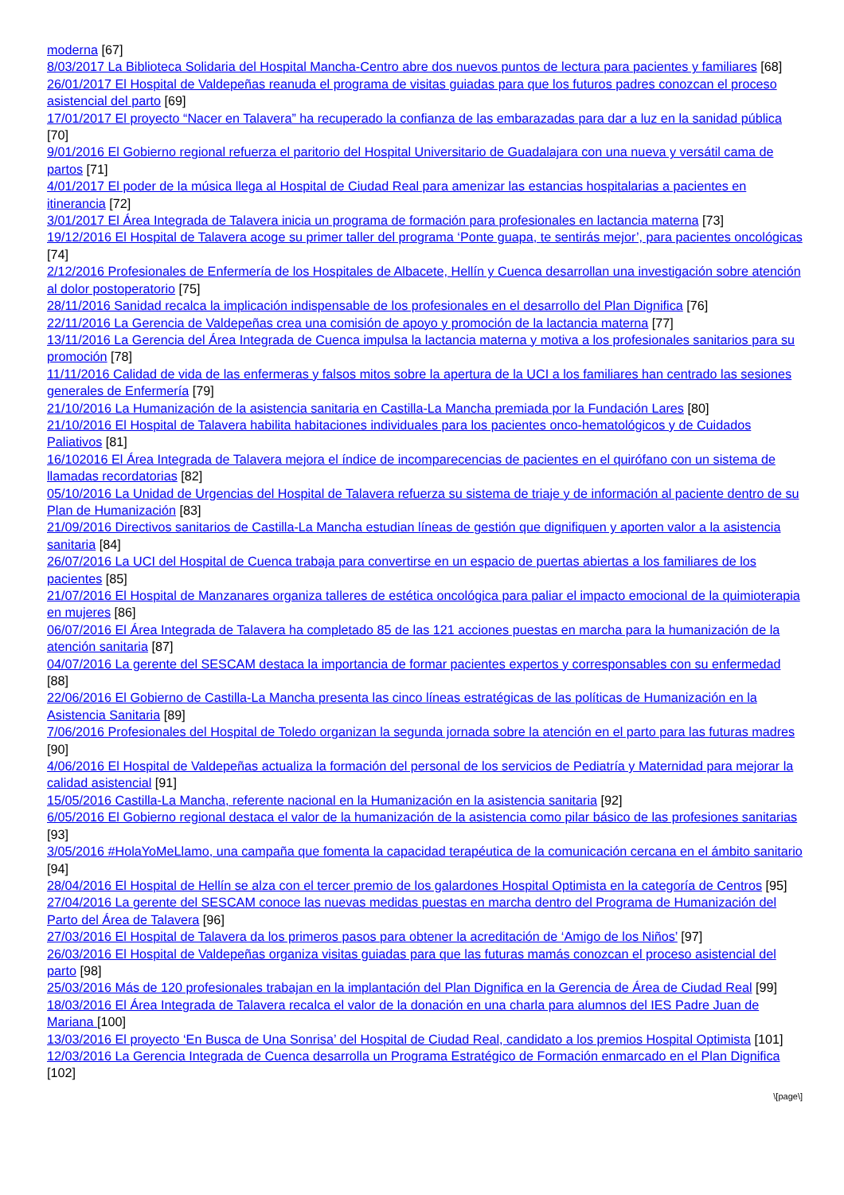moderna [67]
8/03/2017 La Biblioteca Solidaria del Hospital Mancha-Centro abre dos nuevos puntos de lectura para pacientes y familiares [68]
26/01/2017 El Hospital de Valdepeñas reanuda el programa de visitas guiadas para que los futuros padres conozcan el proceso asistencial del parto [69]
17/01/2017 El proyecto “Nacer en Talavera” ha recuperado la confianza de las embarazadas para dar a luz en la sanidad pública [70]
9/01/2016 El Gobierno regional refuerza el paritorio del Hospital Universitario de Guadalajara con una nueva y versátil cama de partos [71]
4/01/2017 El poder de la música llega al Hospital de Ciudad Real para amenizar las estancias hospitalarias a pacientes en itinerancia [72]
3/01/2017 El Área Integrada de Talavera inicia un programa de formación para profesionales en lactancia materna [73]
19/12/2016 El Hospital de Talavera acoge su primer taller del programa ‘Ponte guapa, te sentirás mejor’, para pacientes oncológicas [74]
2/12/2016 Profesionales de Enfermería de los Hospitales de Albacete, Hellín y Cuenca desarrollan una investigación sobre atención al dolor postoperatorio [75]
28/11/2016 Sanidad recalca la implicación indispensable de los profesionales en el desarrollo del Plan Dignifica [76]
22/11/2016 La Gerencia de Valdepeñas crea una comisión de apoyo y promoción de la lactancia materna [77]
13/11/2016 La Gerencia del Área Integrada de Cuenca impulsa la lactancia materna y motiva a los profesionales sanitarios para su promoción [78]
11/11/2016 Calidad de vida de las enfermeras y falsos mitos sobre la apertura de la UCI a los familiares han centrado las sesiones generales de Enfermería [79]
21/10/2016 La Humanización de la asistencia sanitaria en Castilla-La Mancha premiada por la Fundación Lares [80]
21/10/2016 El Hospital de Talavera habilita habitaciones individuales para los pacientes onco-hematológicos y de Cuidados Paliativos [81]
16/102016 El Área Integrada de Talavera mejora el índice de incomparecencias de pacientes en el quirófano con un sistema de llamadas recordatorias [82]
05/10/2016 La Unidad de Urgencias del Hospital de Talavera refuerza su sistema de triaje y de información al paciente dentro de su Plan de Humanización [83]
21/09/2016 Directivos sanitarios de Castilla-La Mancha estudian líneas de gestión que dignifiquen y aporten valor a la asistencia sanitaria [84]
26/07/2016 La UCI del Hospital de Cuenca trabaja para convertirse en un espacio de puertas abiertas a los familiares de los pacientes [85]
21/07/2016 El Hospital de Manzanares organiza talleres de estética oncológica para paliar el impacto emocional de la quimioterapia en mujeres [86]
06/07/2016 El Área Integrada de Talavera ha completado 85 de las 121 acciones puestas en marcha para la humanización de la atención sanitaria [87]
04/07/2016 La gerente del SESCAM destaca la importancia de formar pacientes expertos y corresponsables con su enfermedad [88]
22/06/2016 El Gobierno de Castilla-La Mancha presenta las cinco líneas estratégicas de las políticas de Humanización en la Asistencia Sanitaria [89]
7/06/2016 Profesionales del Hospital de Toledo organizan la segunda jornada sobre la atención en el parto para las futuras madres [90]
4/06/2016 El Hospital de Valdepeñas actualiza la formación del personal de los servicios de Pediatría y Maternidad para mejorar la calidad asistencial [91]
15/05/2016 Castilla-La Mancha, referente nacional en la Humanización en la asistencia sanitaria [92]
6/05/2016 El Gobierno regional destaca el valor de la humanización de la asistencia como pilar básico de las profesiones sanitarias [93]
3/05/2016 #HolaYoMeLlamo, una campaña que fomenta la capacidad terapéutica de la comunicación cercana en el ámbito sanitario [94]
28/04/2016 El Hospital de Hellín se alza con el tercer premio de los galardones Hospital Optimista en la categoría de Centros [95]
27/04/2016 La gerente del SESCAM conoce las nuevas medidas puestas en marcha dentro del Programa de Humanización del Parto del Área de Talavera [96]
27/03/2016 El Hospital de Talavera da los primeros pasos para obtener la acreditación de ‘Amigo de los Niños’ [97]
26/03/2016 El Hospital de Valdepeñas organiza visitas guiadas para que las futuras mamás conozcan el proceso asistencial del parto [98]
25/03/2016 Más de 120 profesionales trabajan en la implantación del Plan Dignifica en la Gerencia de Área de Ciudad Real [99]
18/03/2016 El Área Integrada de Talavera recalca el valor de la donación en una charla para alumnos del IES Padre Juan de Mariana [100]
13/03/2016 El proyecto ‘En Busca de Una Sonrisa’ del Hospital de Ciudad Real, candidato a los premios Hospital Optimista [101]
12/03/2016 La Gerencia Integrada de Cuenca desarrolla un Programa Estratégico de Formación enmarcado en el Plan Dignifica [102]
\[page\]